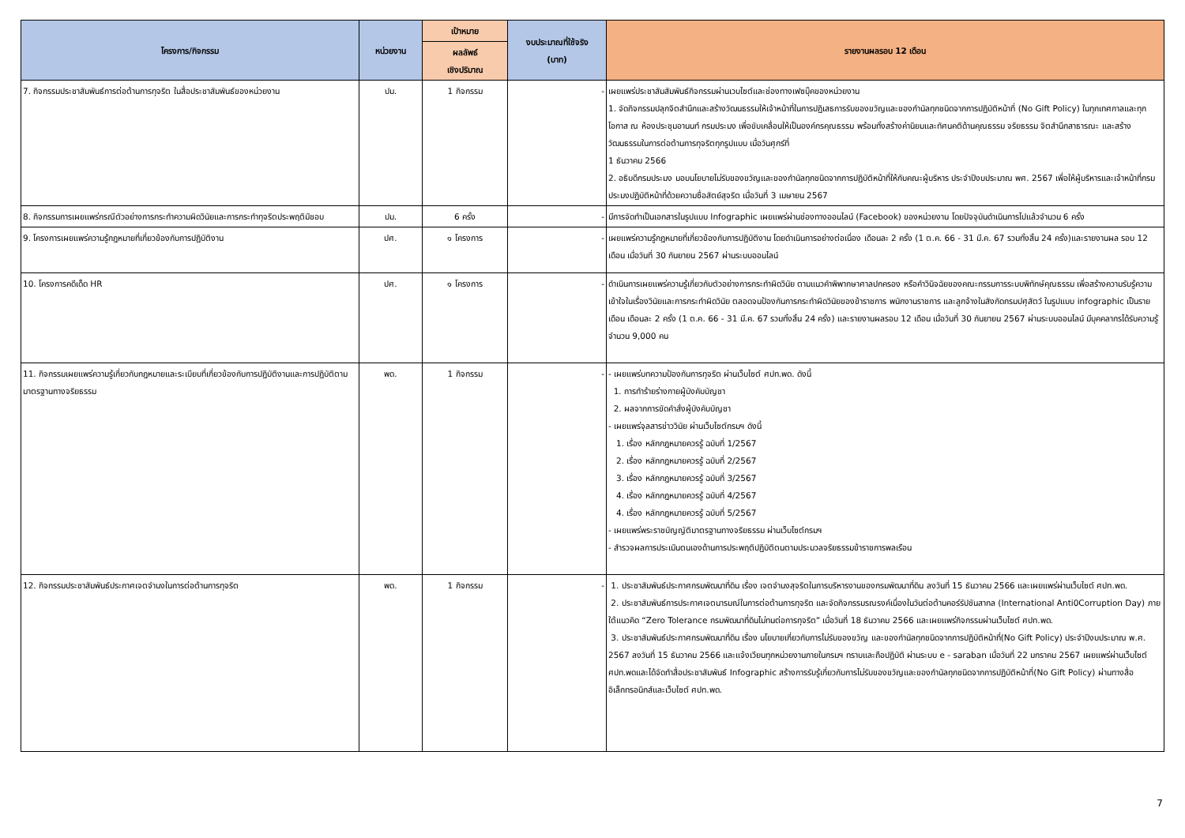| โครงการ/กิจกรรม | หน่วยงาน | เป้าหมาย | งบประมาณที่ใช้จริง (บาท) | รายงานผลรอบ 12 เดือน |
| --- | --- | --- | --- | --- |
| | | ผลลัพธ์ เชิงปริมาณ | | |
| 7. กิจกรรมประชาสัมพันธ์การต่อต้านการทุจริต ในสื่อประชาสัมพันธ์ของหน่วยงาน | ปม. | 1 กิจกรรม | - | เผยแพร่ประชาสัมสัมพันธ์กิจกรรมผ่านเวบไซต์และช่องทางเฟซบุ๊คของหน่วยงาน 1. จัดกิจกรรมปลุกจิตสำนึกและสร้างวัฒนธรรมให้เจ้าหน้าที่ในการปฏิเสธการรับของขวัญและของกำนัลทุกชนิดจากการปฏิบัติหน้าที่ (No Gift Policy) ในทุกเทศกาลและทุกโอกาส ณ ห้องประชุมอานนท์ กรมประมง เพื่อขับเคลื่อนให้เป็นองค์กรคุณธรรม พร้อมทั้งสร้างค่านิยมและทัศนคติด้านคุณธรรม จริยธรรม จิตสำนึกสาธารณะ และสร้างวัฒนธรรมในการต่อต้านการทุจริตทุกรูปแบบ เมื่อวันศุกร์ที่ 1 ธันวาคม 2566 2. อธิบดีกรมประมง มอบนโยบายไม่รับของขวัญและของกำนัลทุกชนิดจากการปฏิบัติหน้าที่ให้กับคณะผู้บริหาร ประจำปีงบประมาณ พศ. 2567 เพื่อให้ผู้บริหารและเจ้าหน้าที่กรมประมงปฏิบัติหน้าที่ด้วยความซื่อสัตย์สุจริต เมื่อวันที่ 3 เมษายน 2567 |
| 8. กิจกรรมการเผยแพร่กรณีตัวอย่างการกระทำความผิดวินัยและการกระทำทุจริตประพฤติมิชอบ | ปม. | 6 ครั้ง | - | มีการจัดทำเป็นเอกสารในรูปแบบ Infographic เผยแพร่ผ่านช่องทางออนไลน์ (Facebook) ของหน่วยงาน โดยปัจจุบันดำเนินการไปแล้วจำนวน 6 ครั้ง |
| 9. โครงการเผยแพร่ความรู้กฎหมายที่เกี่ยวข้องกับการปฏิบัติงาน | ปศ. | ๑ โครงการ | - | เผยแพร่ความรู้กฎหมายที่เกี่ยวข้องกับการปฏิบัติงาน โดยดำเนินการอย่างต่อเนื่อง เดือนละ 2 ครั้ง (1 ต.ค. 66 - 31 มี.ค. 67 รวมทั้งสิ้น 24 ครั้ง)และรายงานผล รอบ 12 เดือน เมื่อวันที่ 30 กันยายน 2567 ผ่านระบบออนไลน์ |
| 10. โครงการคดีเด็ด HR | ปศ. | ๑ โครงการ | - | ดำเนินการเผยแพร่ความรู้เกี่ยวกับตัวอย่างการกระทำผิดวินัย ตามแนวคำพิพากษาศาลปกครอง หรือคำวินิจฉัยของคณะกรรมการระบบพิทักษ์คุณธรรม เพื่อสร้างความรับรู้ความเข้าใจในเรื่องวินัยและการกระทำผิดวินัย ตลอดจนป้องกันการกระทำผิดวินัยของข้าราชการ พนักงานราชการ และลูกจ้างในสังกัดกรมปศุสัตว์ ในรูปแบบ infographic เป็นรายเดือน เดือนละ 2 ครั้ง (1 ต.ค. 66 - 31 มี.ค. 67 รวมทั้งสิ้น 24 ครั้ง) และรายงานผลรอบ 12 เดือน เมื่อวันที่ 30 กันยายน 2567 ผ่านระบบออนไลน์ มีบุคคลากรได้รับความรู้ จำนวน 9,000 คน |
| 11. กิจกรรมเผยแพร่ความรู้เกี่ยวกับกฎหมายและระเบียบที่เกี่ยวข้องกับการปฏิบัติงานและการปฏิบัติตามมาตรฐานทางจริยธรรม | พด. | 1 กิจกรรม | - | - เผยแพร่บทความป้องกันการทุจริต ผ่านเว็บไซต์ ศปท.พด. ดังนี้ 1. การทำร้ายร่างกายผู้บังคับบัญชา 2. ผลจากการขัดคำสั่งผู้บังคับบัญชา - เผยแพร่จุลสารข่าววินัย ผ่านเว็บไซต์กรมฯ ดังนี้ 1. เรื่อง หลักกฎหมายควรรู้ ฉบับที่ 1/2567 2. เรื่อง หลักกฎหมายควรรู้ ฉบับที่ 2/2567 3. เรื่อง หลักกฎหมายควรรู้ ฉบับที่ 3/2567 4. เรื่อง หลักกฎหมายควรรู้ ฉบับที่ 4/2567 4. เรื่อง หลักกฎหมายควรรู้ ฉบับที่ 5/2567 - เผยแพร่พระราชบัญญัติมาตรฐานทางจริยธรรม ผ่านเว็บไซต์กรมฯ - สำรวจผลการประเมินตนเองด้านการประพฤติปฏิบัติตนตามประมวลจริยธรรมข้าราชการพลเรือน |
| 12. กิจกรรมประชาสัมพันธ์ประกาศเจตจำนงในการต่อต้านการทุจริต | พด. | 1 กิจกรรม | - | 1. ประชาสัมพันธ์ประกาศกรมพัฒนาที่ดิน เรื่อง เจตจำนงสุจริตในการบริหารงานของกรมพัฒนาที่ดิน ลงวันที่ 15 ธันวาคม 2566 และเผยแพร่ผ่านเว็บไซต์ ศปท.พด. 2. ประชาสัมพันธ์การประกาศเจตนารมณ์ในการต่อต้านการทุจริต และจัดกิจกรรมรณรงค์เนื่องในวันต่อต้านคอร์รัปชันสากล (International Anti0Corruption Day) ภายใต้แนวคิด “Zero Tolerance กรมพัฒนาที่ดินไม่ทนต่อการทุจริต” เมื่อวันที่ 18 ธันวาคม 2566 และเผยแพร่กิจกรรมผ่านเว็บไซต์ ศปท.พด. 3. ประชาสัมพันธ์ประกาศกรมพัฒนาที่ดิน เรื่อง นโยบายเกี่ยวกับการไม่รับของขวัญ และของกำนัลทุกชนิดจากการปฏิบัติหน้าที่(No Gift Policy) ประจำปีงบประมาณ พ.ศ. 2567 ลงวันที่ 15 ธันวาคม 2566 และแจ้งเวียนทุกหน่วยงานภายในกรมฯ ทราบและถือปฏิบัติ ผ่านระบบ e - saraban เมื่อวันที่ 22 มกราคม 2567 เผยแพร่ผ่านเว็บไซต์ ศปท.พดและได้จัดทำสื่อประชาสัมพันธ์ Infographic สร้างการรับรู้เกี่ยวกับการไม่รับของขวัญและของกำนัลทุกชนิดจากการปฏิบัติหน้าที่(No Gift Policy) ผ่านทางสื่ออิเล็กทรอนิกส์และเว็บไซต์ ศปท.พด. |
7